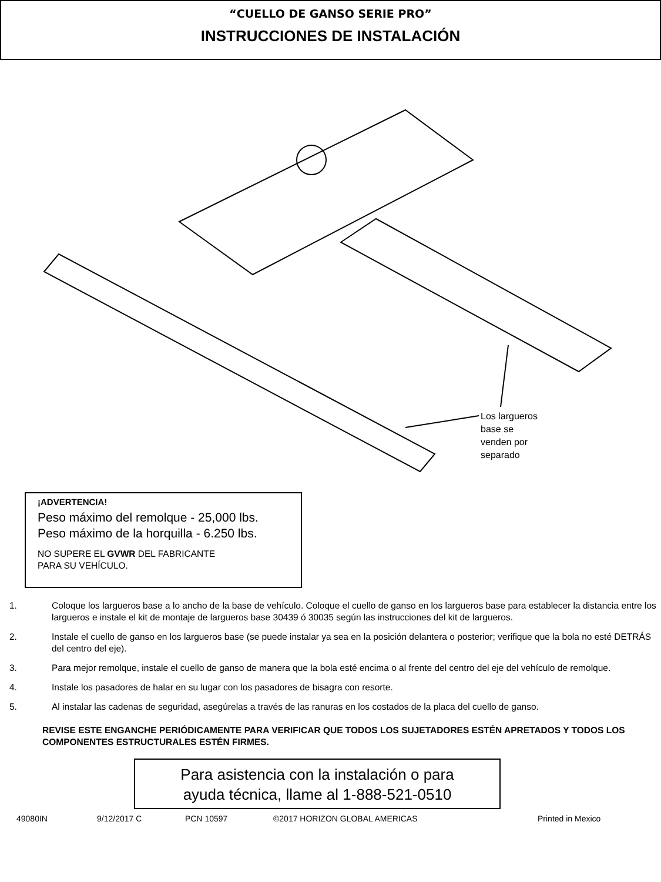“CUELLO DE GANSO SERIE PRO”
INSTRUCCIONES DE INSTALACIÓN
Los largueros
base se
venden por
separado
¡ADVERTENCIA!
Peso máximo del remolque - 25,000 lbs.
Peso máximo de la horquilla - 6.250 lbs.
NO SUPERE EL GVWR DEL FABRICANTE
PARA SU VEHÍCULO.
1. Coloque los largueros base a lo ancho de la base de vehículo. Coloque el cuello de ganso en los largueros base para establecer la distancia entre los largueros e instale el kit de montaje de largueros base 30439 ó 30035 según las instrucciones del kit de largueros.
2. Instale el cuello de ganso en los largueros base (se puede instalar ya sea en la posición delantera o posterior; verifique que la bola no esté DETRÁS del centro del eje).
3. Para mejor remolque, instale el cuello de ganso de manera que la bola esté encima o al frente del centro del eje del vehículo de remolque.
4. Instale los pasadores de halar en su lugar con los pasadores de bisagra con resorte.
5. Al instalar las cadenas de seguridad, asegúrelas a través de las ranuras en los costados de la placa del cuello de ganso.
REVISE ESTE ENGANCHE PERIÓDICAMENTE PARA VERIFICAR QUE TODOS LOS SUJETADORES ESTÉN APRETADOS Y TODOS LOS COMPONENTES ESTRUCTURALES ESTÉN FIRMES.
Para asistencia con la instalación o para
ayuda técnica, llame al 1-888-521-0510
49080IN 9/12/2017 C PCN 10597 ©2017 HORIZON GLOBAL AMERICAS Printed in Mexico